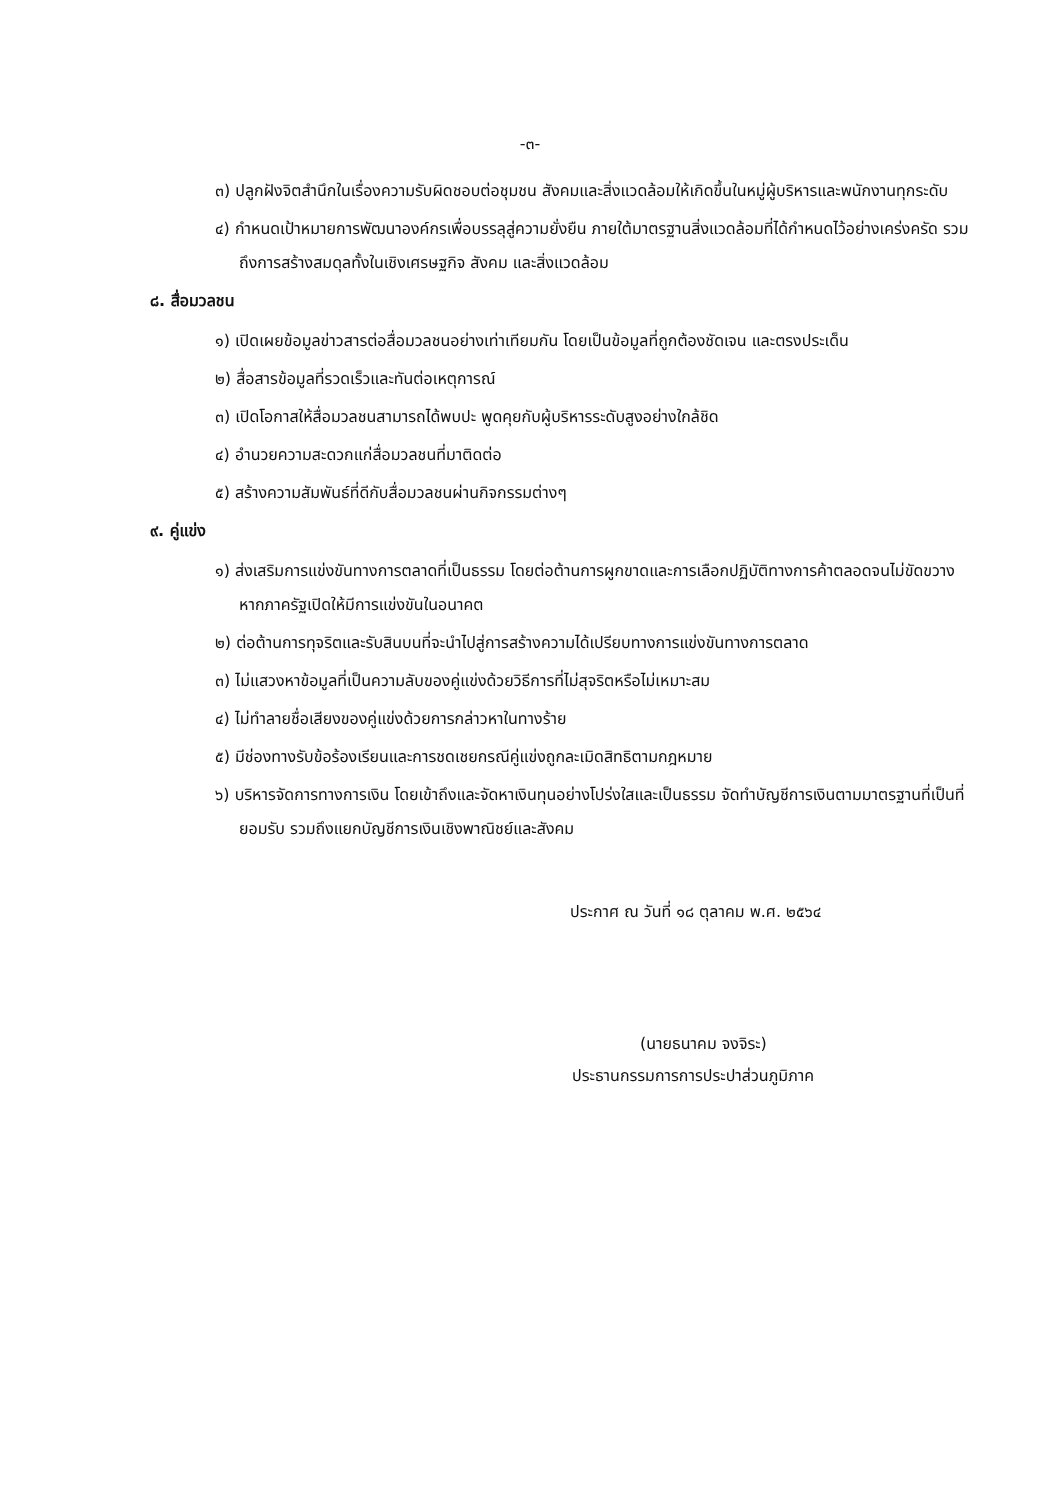-๓-
๓) ปลูกฝังจิตสำนึกในเรื่องความรับผิดชอบต่อชุมชน สังคมและสิ่งแวดล้อมให้เกิดขึ้นในหมู่ผู้บริหารและพนักงานทุกระดับ
๔) กำหนดเป้าหมายการพัฒนาองค์กรเพื่อบรรลุสู่ความยั่งยืน ภายใต้มาตรฐานสิ่งแวดล้อมที่ได้กำหนดไว้อย่างเคร่งครัด รวมถึงการสร้างสมดุลทั้งในเชิงเศรษฐกิจ สังคม และสิ่งแวดล้อม
๘. สื่อมวลชน
๑) เปิดเผยข้อมูลข่าวสารต่อสื่อมวลชนอย่างเท่าเทียมกัน โดยเป็นข้อมูลที่ถูกต้องชัดเจน และตรงประเด็น
๒) สื่อสารข้อมูลที่รวดเร็วและทันต่อเหตุการณ์
๓) เปิดโอกาสให้สื่อมวลชนสามารถได้พบปะ พูดคุยกับผู้บริหารระดับสูงอย่างใกล้ชิด
๔) อำนวยความสะดวกแก่สื่อมวลชนที่มาติดต่อ
๕) สร้างความสัมพันธ์ที่ดีกับสื่อมวลชนผ่านกิจกรรมต่างๆ
๙. คู่แข่ง
๑) ส่งเสริมการแข่งขันทางการตลาดที่เป็นธรรม โดยต่อต้านการผูกขาดและการเลือกปฏิบัติทางการค้าตลอดจนไม่ขัดขวาง หากภาครัฐเปิดให้มีการแข่งขันในอนาคต
๒) ต่อต้านการทุจริตและรับสินบนที่จะนำไปสู่การสร้างความได้เปรียบทางการแข่งขันทางการตลาด
๓) ไม่แสวงหาข้อมูลที่เป็นความลับของคู่แข่งด้วยวิธีการที่ไม่สุจริตหรือไม่เหมาะสม
๔) ไม่ทำลายชื่อเสียงของคู่แข่งด้วยการกล่าวหาในทางร้าย
๕) มีช่องทางรับข้อร้องเรียนและการชดเชยกรณีคู่แข่งถูกละเมิดสิทธิตามกฎหมาย
๖) บริหารจัดการทางการเงิน โดยเข้าถึงและจัดหาเงินทุนอย่างโปร่งใสและเป็นธรรม จัดทำบัญชีการเงินตามมาตรฐานที่เป็นที่ยอมรับ รวมถึงแยกบัญชีการเงินเชิงพาณิชย์และสังคม
ประกาศ ณ วันที่ ๑๘ ตุลาคม พ.ศ. ๒๕๖๔
(นายธนาคม จงจิระ)
ประธานกรรมการการประปาส่วนภูมิภาค